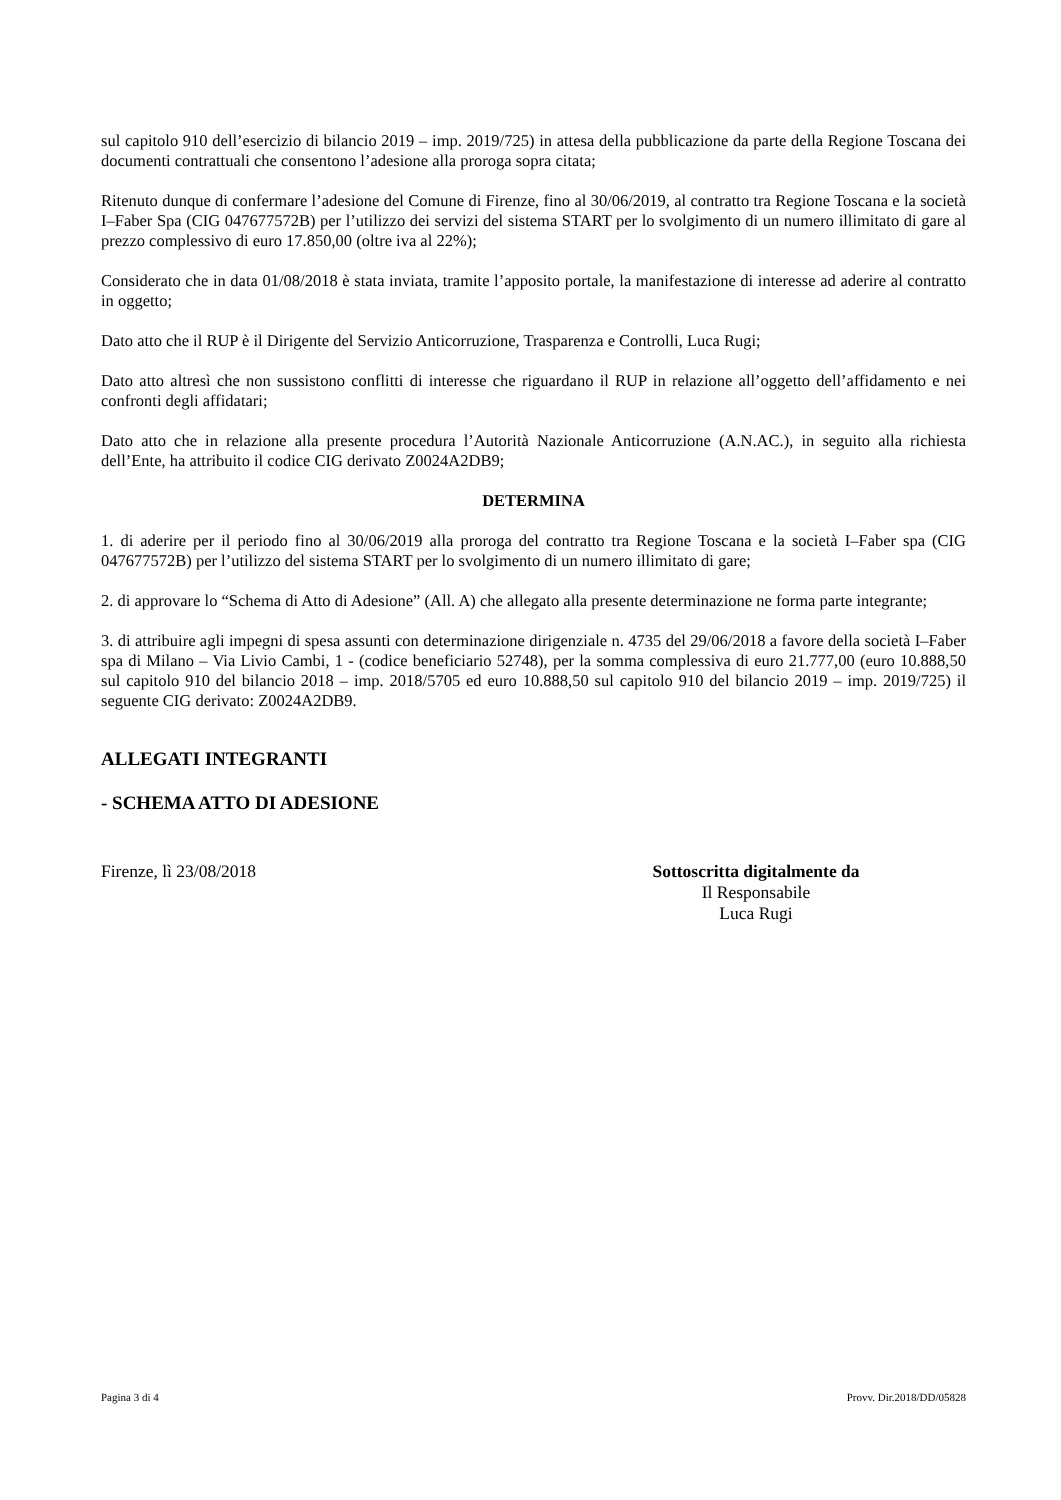sul capitolo 910 dell’esercizio di bilancio 2019 – imp. 2019/725) in attesa della pubblicazione da parte della Regione Toscana dei documenti contrattuali che consentono l’adesione alla proroga sopra citata;
Ritenuto dunque di confermare l’adesione del Comune di Firenze, fino al 30/06/2019, al contratto tra Regione Toscana e la società I–Faber Spa (CIG 047677572B) per l’utilizzo dei servizi del sistema START per lo svolgimento di un numero illimitato di gare al prezzo complessivo di euro 17.850,00 (oltre iva al 22%);
Considerato che in data 01/08/2018 è stata inviata, tramite l’apposito portale, la manifestazione di interesse ad aderire al contratto in oggetto;
Dato atto che il RUP è il Dirigente del Servizio Anticorruzione, Trasparenza e Controlli, Luca Rugi;
Dato atto altresì che non sussistono conflitti di interesse che riguardano il RUP in relazione all’oggetto dell’affidamento e nei confronti degli affidatari;
Dato atto che in relazione alla presente procedura l’Autorità Nazionale Anticorruzione (A.N.AC.), in seguito alla richiesta dell’Ente, ha attribuito il codice CIG derivato Z0024A2DB9;
DETERMINA
1. di aderire per il periodo fino al 30/06/2019 alla proroga del contratto tra Regione Toscana e la società I–Faber spa (CIG 047677572B) per l’utilizzo del sistema START per lo svolgimento di un numero illimitato di gare;
2. di approvare lo “Schema di Atto di Adesione” (All. A) che allegato alla presente determinazione ne forma parte integrante;
3. di attribuire agli impegni di spesa assunti con determinazione dirigenziale n. 4735 del 29/06/2018 a favore della società I–Faber spa di Milano – Via Livio Cambi, 1 - (codice beneficiario 52748), per la somma complessiva di euro 21.777,00 (euro 10.888,50 sul capitolo 910 del bilancio 2018 – imp. 2018/5705 ed euro 10.888,50 sul capitolo 910 del bilancio 2019 – imp. 2019/725) il seguente CIG derivato: Z0024A2DB9.
ALLEGATI INTEGRANTI
- SCHEMA ATTO DI ADESIONE
Firenze, lì 23/08/2018 Sottoscritta digitalmente da
Il Responsabile
Luca Rugi
Pagina 3 di 4 Provv. Dir.2018/DD/05828